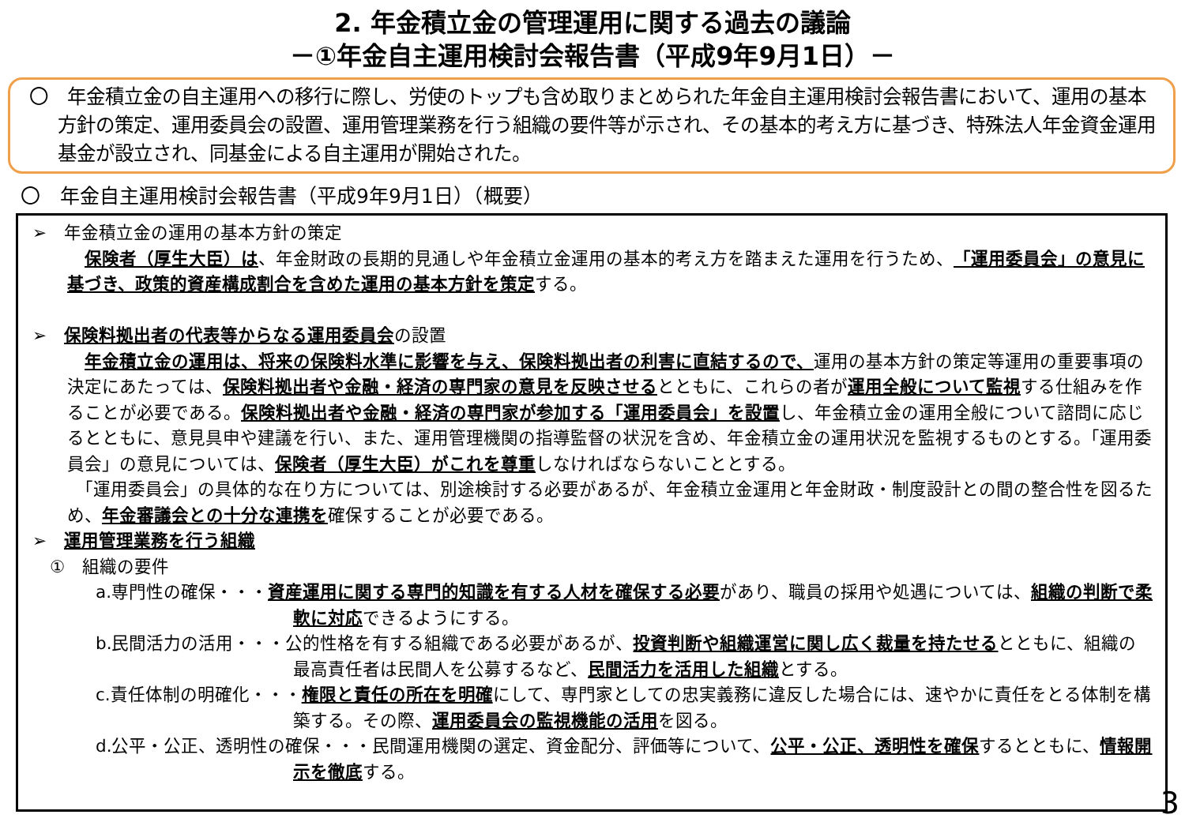2. 年金積立金の管理運用に関する過去の議論
－①年金自主運用検討会報告書（平成9年9月1日）－
〇　年金積立金の自主運用への移行に際し、労使のトップも含め取りまとめられた年金自主運用検討会報告書において、運用の基本方針の策定、運用委員会の設置、運用管理業務を行う組織の要件等が示され、その基本的考え方に基づき、特殊法人年金資金運用基金が設立され、同基金による自主運用が開始された。
〇　年金自主運用検討会報告書（平成9年9月1日）（概要）
➢　年金積立金の運用の基本方針の策定
　保険者（厚生大臣）は、年金財政の長期的見通しや年金積立金運用の基本的考え方を踏まえた運用を行うため、「運用委員会」の意見に基づき、政策的資産構成割合を含めた運用の基本方針を策定する。
➢　保険料拠出者の代表等からなる運用委員会の設置
　年金積立金の運用は、将来の保険料水準に影響を与え、保険料拠出者の利害に直結するので、運用の基本方針の策定等運用の重要事項の決定にあたっては、保険料拠出者や金融・経済の専門家の意見を反映させるとともに、これらの者が運用全般について監視する仕組みを作ることが必要である。保険料拠出者や金融・経済の専門家が参加する「運用委員会」を設置し、年金積立金の運用全般について諮問に応じるとともに、意見具申や建議を行い、また、運用管理機関の指導監督の状況を含め、年金積立金の運用状況を監視するものとする。「運用委員会」の意見については、保険者（厚生大臣）がこれを尊重しなければならないこととする。
　「運用委員会」の具体的な在り方については、別途検討する必要があるが、年金積立金運用と年金財政・制度設計との間の整合性を図るため、年金審議会との十分な連携を確保することが必要である。
➢　運用管理業務を行う組織
　①　組織の要件
a.専門性の確保・・・資産運用に関する専門的知識を有する人材を確保する必要があり、職員の採用や処遇については、組織の判断で柔軟に対応できるようにする。
b.民間活力の活用・・・公的性格を有する組織である必要があるが、投資判断や組織運営に関し広く裁量を持たせるとともに、組織の最高責任者は民間人を公募するなど、民間活力を活用した組織とする。
c.責任体制の明確化・・・権限と責任の所在を明確にして、専門家としての忠実義務に違反した場合には、速やかに責任をとる体制を構築する。その際、運用委員会の監視機能の活用を図る。
d.公平・公正、透明性の確保・・・民間運用機関の選定、資金配分、評価等について、公平・公正、透明性を確保するとともに、情報開示を徹底する。
3